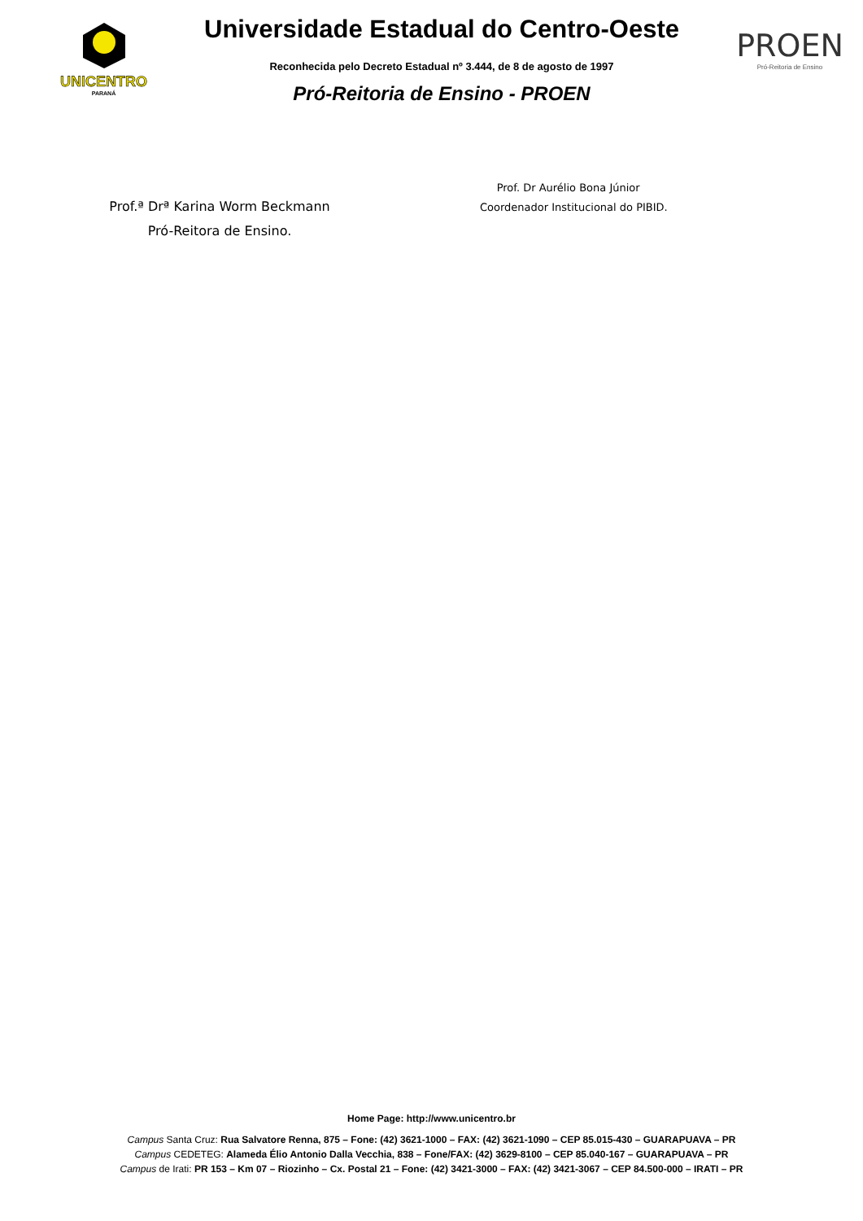UNICENTRO
PARANÁ
Universidade Estadual do Centro-Oeste
Reconhecida pelo Decreto Estadual nº 3.444, de 8 de agosto de 1997
Pró-Reitoria de Ensino - PROEN
PROEN
Pró-Reitoria de Ensino
Prof.ª Drª Karina Worm Beckmann
Pró-Reitora de Ensino.
Prof. Dr Aurélio Bona Júnior
Coordenador Institucional do PIBID.
Home Page: http://www.unicentro.br
Campus Santa Cruz: Rua Salvatore Renna, 875 – Fone: (42) 3621-1000 – FAX: (42) 3621-1090 – CEP 85.015-430 – GUARAPUAVA – PR
Campus CEDETEG: Alameda Élio Antonio Dalla Vecchia, 838 – Fone/FAX: (42) 3629-8100 – CEP 85.040-167 – GUARAPUAVA – PR
Campus de Irati: PR 153 – Km 07 – Riozinho – Cx. Postal 21 – Fone: (42) 3421-3000 – FAX: (42) 3421-3067 – CEP 84.500-000 – IRATI – PR